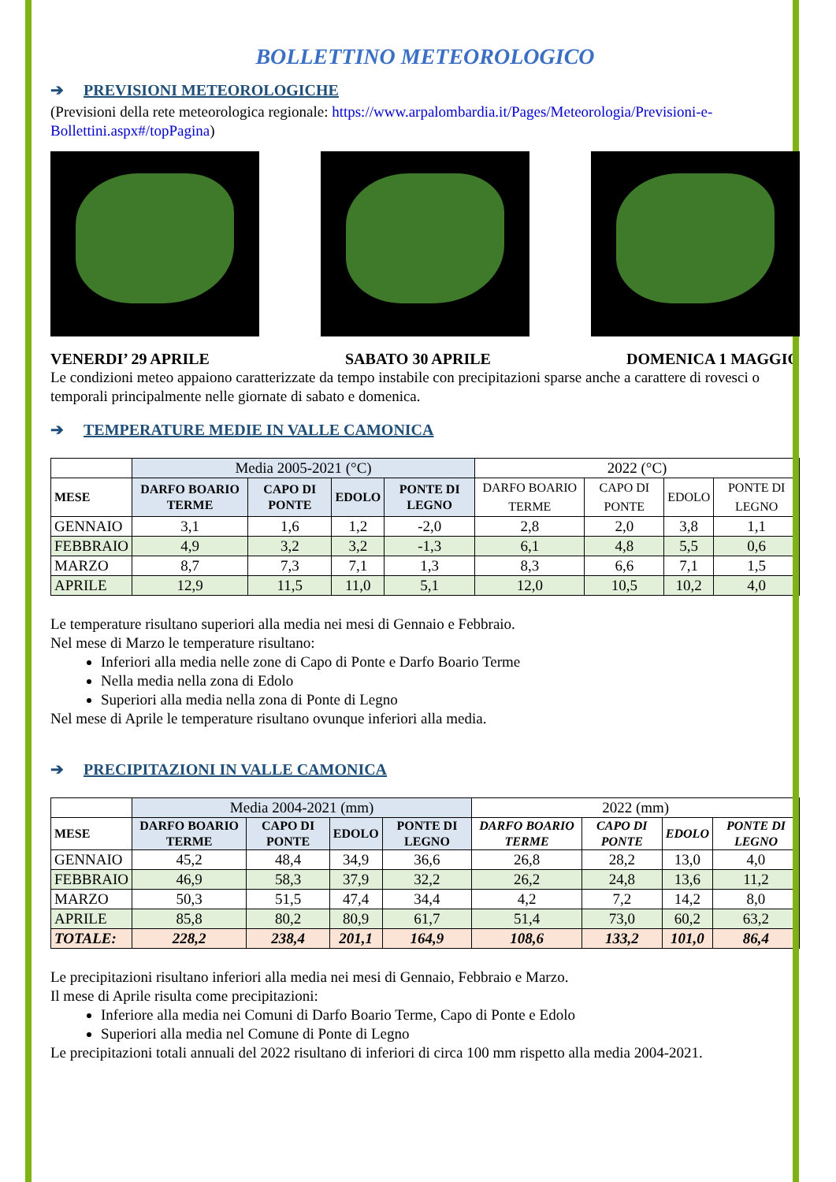BOLLETTINO METEOROLOGICO
➔ PREVISIONI METEOROLOGICHE
(Previsioni della rete meteorologica regionale: https://www.arpalombardia.it/Pages/Meteorologia/Previsioni-e-Bollettini.aspx#/topPagina)
VENERDI’ 29 APRILE SABATO 30 APRILE DOMENICA 1 MAGGIO
Le condizioni meteo appaiono caratterizzate da tempo instabile con precipitazioni sparse anche a carattere di rovesci o temporali principalmente nelle giornate di sabato e domenica.
➔ TEMPERATURE MEDIE IN VALLE CAMONICA
| | Media 2005-2021 (°C) | | | | 2022 (°C) | | | |
| MESE | DARFO BOARIO TERME | CAPO DI PONTE | EDOLO | PONTE DI LEGNO | DARFO BOARIO TERME | CAPO DI PONTE | EDOLO | PONTE DI LEGNO |
| GENNAIO | 3,1 | 1,6 | 1,2 | -2,0 | 2,8 | 2,0 | 3,8 | 1,1 |
| FEBBRAIO | 4,9 | 3,2 | 3,2 | -1,3 | 6,1 | 4,8 | 5,5 | 0,6 |
| MARZO | 8,7 | 7,3 | 7,1 | 1,3 | 8,3 | 6,6 | 7,1 | 1,5 |
| APRILE | 12,9 | 11,5 | 11,0 | 5,1 | 12,0 | 10,5 | 10,2 | 4,0 |
Le temperature risultano superiori alla media nei mesi di Gennaio e Febbraio.
Nel mese di Marzo le temperature risultano:
Inferiori alla media nelle zone di Capo di Ponte e Darfo Boario Terme
Nella media nella zona di Edolo
Superiori alla media nella zona di Ponte di Legno
Nel mese di Aprile le temperature risultano ovunque inferiori alla media.
➔ PRECIPITAZIONI IN VALLE CAMONICA
| | Media 2004-2021 (mm) | | | | 2022 (mm) | | | |
| MESE | DARFO BOARIO TERME | CAPO DI PONTE | EDOLO | PONTE DI LEGNO | DARFO BOARIO TERME | CAPO DI PONTE | EDOLO | PONTE DI LEGNO |
| GENNAIO | 45,2 | 48,4 | 34,9 | 36,6 | 26,8 | 28,2 | 13,0 | 4,0 |
| FEBBRAIO | 46,9 | 58,3 | 37,9 | 32,2 | 26,2 | 24,8 | 13,6 | 11,2 |
| MARZO | 50,3 | 51,5 | 47,4 | 34,4 | 4,2 | 7,2 | 14,2 | 8,0 |
| APRILE | 85,8 | 80,2 | 80,9 | 61,7 | 51,4 | 73,0 | 60,2 | 63,2 |
| TOTALE: | 228,2 | 238,4 | 201,1 | 164,9 | 108,6 | 133,2 | 101,0 | 86,4 |
Le precipitazioni risultano inferiori alla media nei mesi di Gennaio, Febbraio e Marzo.
Il mese di Aprile risulta come precipitazioni:
Inferiore alla media nei Comuni di Darfo Boario Terme, Capo di Ponte e Edolo
Superiori alla media nel Comune di Ponte di Legno
Le precipitazioni totali annuali del 2022 risultano di inferiori di circa 100 mm rispetto alla media 2004-2021.